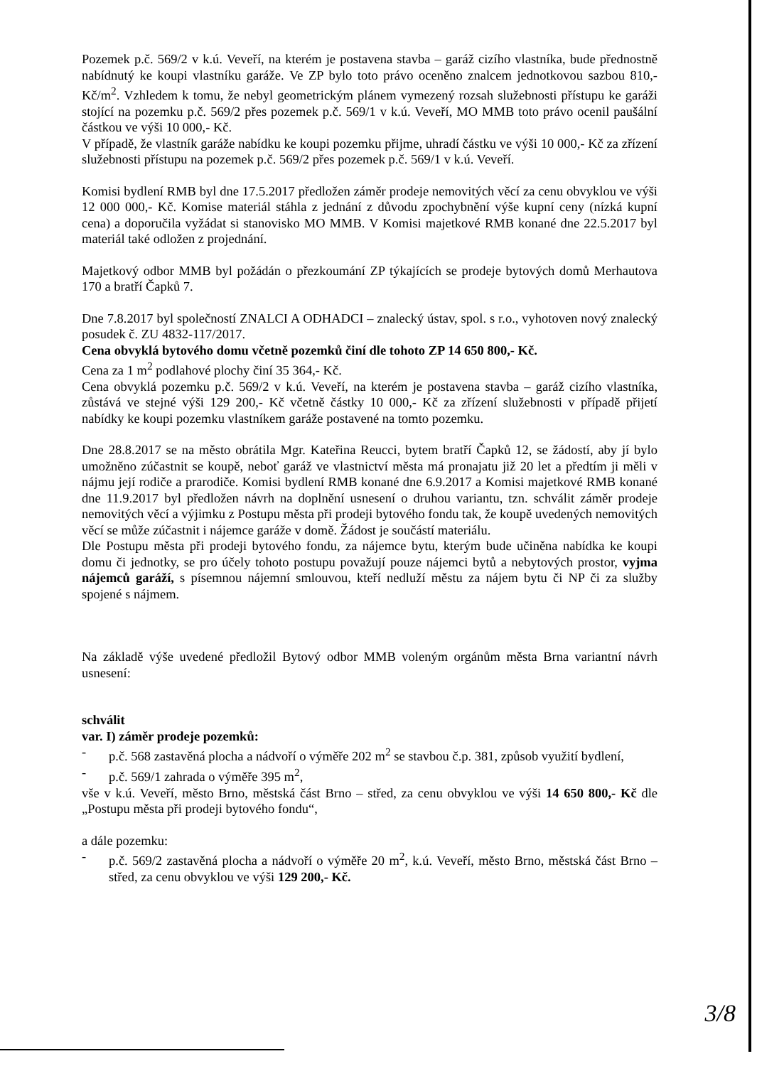Pozemek p.č. 569/2 v k.ú. Veveří, na kterém je postavena stavba – garáž cizího vlastníka, bude přednostně nabídnutý ke koupi vlastníku garáže. Ve ZP bylo toto právo oceněno znalcem jednotkovou sazbou 810,- Kč/m<sup>2</sup>. Vzhledem k tomu, že nebyl geometrickým plánem vymezený rozsah služebnosti přístupu ke garáži stojící na pozemku p.č. 569/2 přes pozemek p.č. 569/1 v k.ú. Veveří, MO MMB toto právo ocenil paušální částkou ve výši 10 000,- Kč.
V případě, že vlastník garáže nabídku ke koupi pozemku přijme, uhradí částku ve výši 10 000,- Kč za zřízení služebnosti přístupu na pozemek p.č. 569/2 přes pozemek p.č. 569/1 v k.ú. Veveří.
Komisi bydlení RMB byl dne 17.5.2017 předložen záměr prodeje nemovitých věcí za cenu obvyklou ve výši 12 000 000,- Kč. Komise materiál stáhla z jednání z důvodu zpochybnění výše kupní ceny (nízká kupní cena) a doporučila vyžádat si stanovisko MO MMB. V Komisi majetkové RMB konané dne 22.5.2017 byl materiál také odložen z projednání.
Majetkový odbor MMB byl požádán o přezkoumání ZP týkajících se prodeje bytových domů Merhautova 170 a bratří Čapků 7.
Dne 7.8.2017 byl společností ZNALCI A ODHADCI – znalecký ústav, spol. s r.o., vyhotoven nový znalecký posudek č. ZU 4832-117/2017.
Cena obvyklá bytového domu včetně pozemků činí dle tohoto ZP 14 650 800,- Kč.
Cena za 1 m<sup>2</sup> podlahové plochy činí 35 364,- Kč.
Cena obvyklá pozemku p.č. 569/2 v k.ú. Veveří, na kterém je postavena stavba – garáž cizího vlastníka, zůstává ve stejné výši 129 200,- Kč včetně částky 10 000,- Kč za zřízení služebnosti v případě přijetí nabídky ke koupi pozemku vlastníkem garáže postavené na tomto pozemku.
Dne 28.8.2017 se na město obrátila Mgr. Kateřina Reucci, bytem bratří Čapků 12, se žádostí, aby jí bylo umožněno zúčastnit se koupě, neboť garáž ve vlastnictví města má pronajatu již 20 let a předtím ji měli v nájmu její rodiče a prarodiče. Komisi bydlení RMB konané dne 6.9.2017 a Komisi majetkové RMB konané dne 11.9.2017 byl předložen návrh na doplnění usnesení o druhou variantu, tzn. schválit záměr prodeje nemovitých věcí a výjimku z Postupu města při prodeji bytového fondu tak, že koupě uvedených nemovitých věcí se může zúčastnit i nájemce garáže v domě. Žádost je součástí materiálu.
Dle Postupu města při prodeji bytového fondu, za nájemce bytu, kterým bude učiněna nabídka ke koupi domu či jednotky, se pro účely tohoto postupu považují pouze nájemci bytů a nebytových prostor, vyjma nájemců garáží, s písemnou nájemní smlouvou, kteří nedluží městu za nájem bytu či NP či za služby spojené s nájmem.
Na základě výše uvedené předložil Bytový odbor MMB voleným orgánům města Brna variantní návrh usnesení:
schválit
var. I) záměr prodeje pozemků:
- p.č. 568 zastavěná plocha a nádvoří o výměře 202 m<sup>2</sup> se stavbou č.p. 381, způsob využití bydlení,
- p.č. 569/1 zahrada o výměře 395 m<sup>2</sup>,
vše v k.ú. Veveří, město Brno, městská část Brno – střed, za cenu obvyklou ve výši 14 650 800,- Kč dle „Postupu města při prodeji bytového fondu“,
a dále pozemku:
- p.č. 569/2 zastavěná plocha a nádvoří o výměře 20 m<sup>2</sup>, k.ú. Veveří, město Brno, městská část Brno – střed, za cenu obvyklou ve výši 129 200,- Kč.
3/8